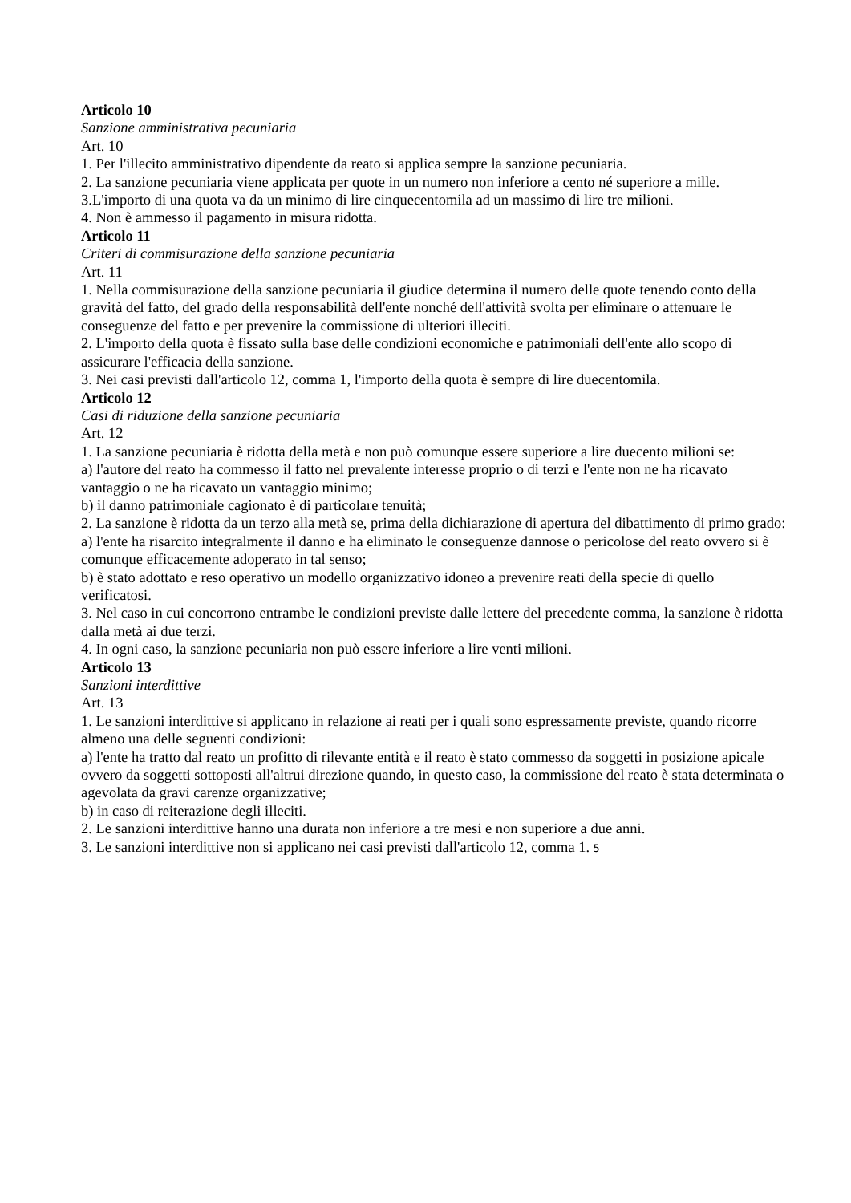Articolo 10
Sanzione amministrativa pecuniaria
Art. 10
1. Per l'illecito amministrativo dipendente da reato si applica sempre la sanzione pecuniaria.
2. La sanzione pecuniaria viene applicata per quote in un numero non inferiore a cento né superiore a mille.
3.L'importo di una quota va da un minimo di lire cinquecentomila ad un massimo di lire tre milioni.
4. Non è ammesso il pagamento in misura ridotta.
Articolo 11
Criteri di commisurazione della sanzione pecuniaria
Art. 11
1. Nella commisurazione della sanzione pecuniaria il giudice determina il numero delle quote tenendo conto della gravità del fatto, del grado della responsabilità dell'ente nonché dell'attività svolta per eliminare o attenuare le conseguenze del fatto e per prevenire la commissione di ulteriori illeciti.
2. L'importo della quota è fissato sulla base delle condizioni economiche e patrimoniali dell'ente allo scopo di assicurare l'efficacia della sanzione.
3. Nei casi previsti dall'articolo 12, comma 1, l'importo della quota è sempre di lire duecentomila.
Articolo 12
Casi di riduzione della sanzione pecuniaria
Art. 12
1. La sanzione pecuniaria è ridotta della metà e non può comunque essere superiore a lire duecento milioni se:
a) l'autore del reato ha commesso il fatto nel prevalente interesse proprio o di terzi e l'ente non ne ha ricavato vantaggio o ne ha ricavato un vantaggio minimo;
b) il danno patrimoniale cagionato è di particolare tenuità;
2. La sanzione è ridotta da un terzo alla metà se, prima della dichiarazione di apertura del dibattimento di primo grado:
a) l'ente ha risarcito integralmente il danno e ha eliminato le conseguenze dannose o pericolose del reato ovvero si è comunque efficacemente adoperato in tal senso;
b) è stato adottato e reso operativo un modello organizzativo idoneo a prevenire reati della specie di quello verificatosi.
3. Nel caso in cui concorrono entrambe le condizioni previste dalle lettere del precedente comma, la sanzione è ridotta dalla metà ai due terzi.
4. In ogni caso, la sanzione pecuniaria non può essere inferiore a lire venti milioni.
Articolo 13
Sanzioni interdittive
Art. 13
1. Le sanzioni interdittive si applicano in relazione ai reati per i quali sono espressamente previste, quando ricorre almeno una delle seguenti condizioni:
a) l'ente ha tratto dal reato un profitto di rilevante entità e il reato è stato commesso da soggetti in posizione apicale ovvero da soggetti sottoposti all'altrui direzione quando, in questo caso, la commissione del reato è stata determinata o agevolata da gravi carenze organizzative;
b) in caso di reiterazione degli illeciti.
2. Le sanzioni interdittive hanno una durata non inferiore a tre mesi e non superiore a due anni.
3. Le sanzioni interdittive non si applicano nei casi previsti dall'articolo 12, comma 1. 5